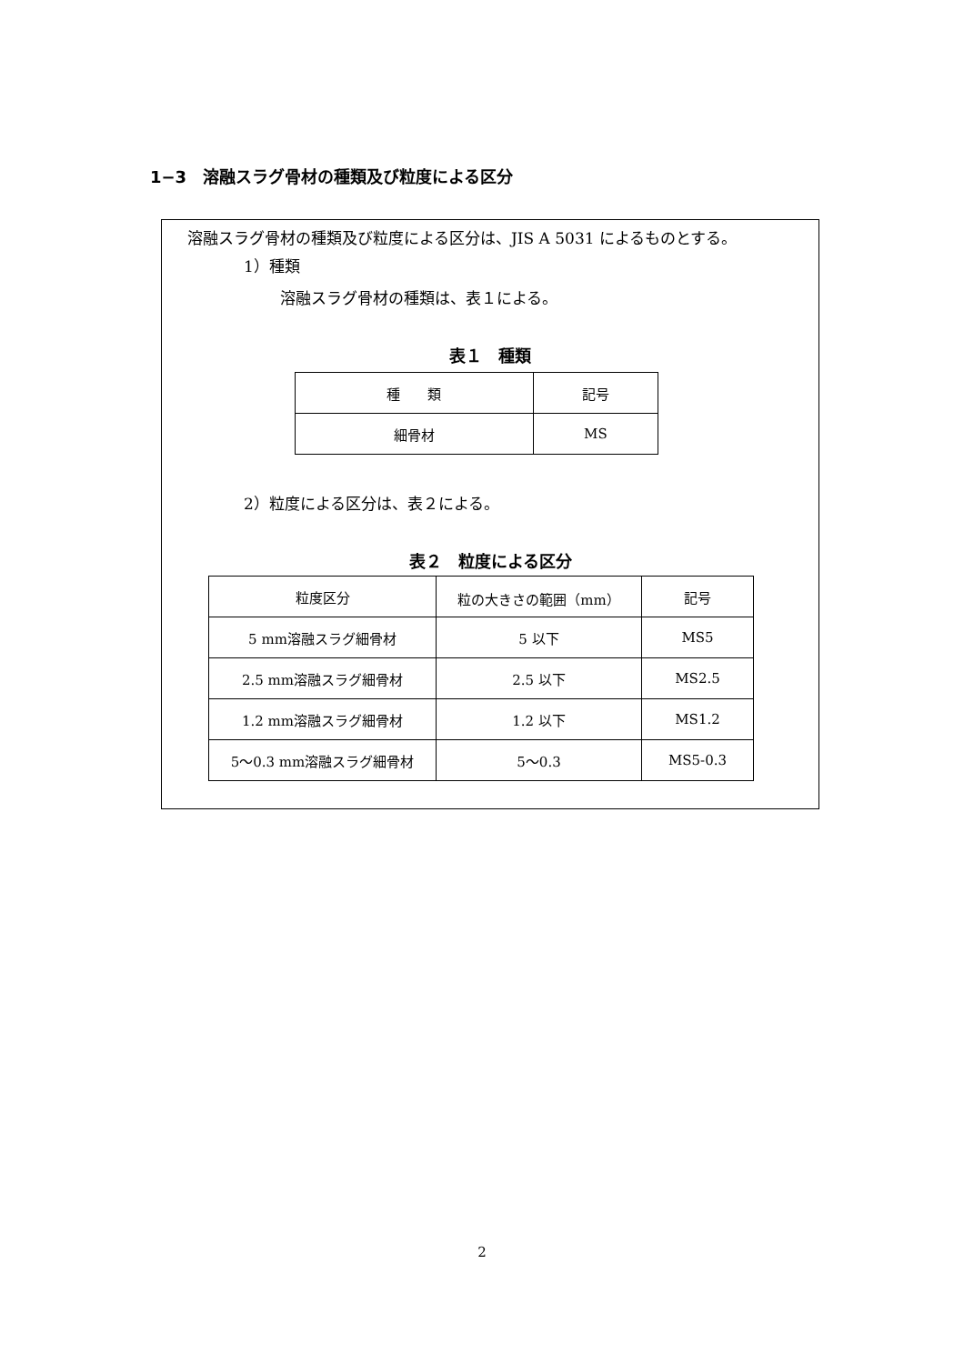1−3　溶融スラグ骨材の種類及び粒度による区分
溶融スラグ骨材の種類及び粒度による区分は、JIS A 5031 によるものとする。
1）種類
溶融スラグ骨材の種類は、表１による。
表１　種類
| 種 類 | 記号 |
| --- | --- |
| 細骨材 | MS |
2）粒度による区分は、表２による。
表２　粒度による区分
| 粒度区分 | 粒の大きさの範囲（mm） | 記号 |
| --- | --- | --- |
| 5 mm溶融スラグ細骨材 | 5 以下 | MS5 |
| 2.5 mm溶融スラグ細骨材 | 2.5 以下 | MS2.5 |
| 1.2 mm溶融スラグ細骨材 | 1.2 以下 | MS1.2 |
| 5〜0.3 mm溶融スラグ細骨材 | 5〜0.3 | MS5-0.3 |
2